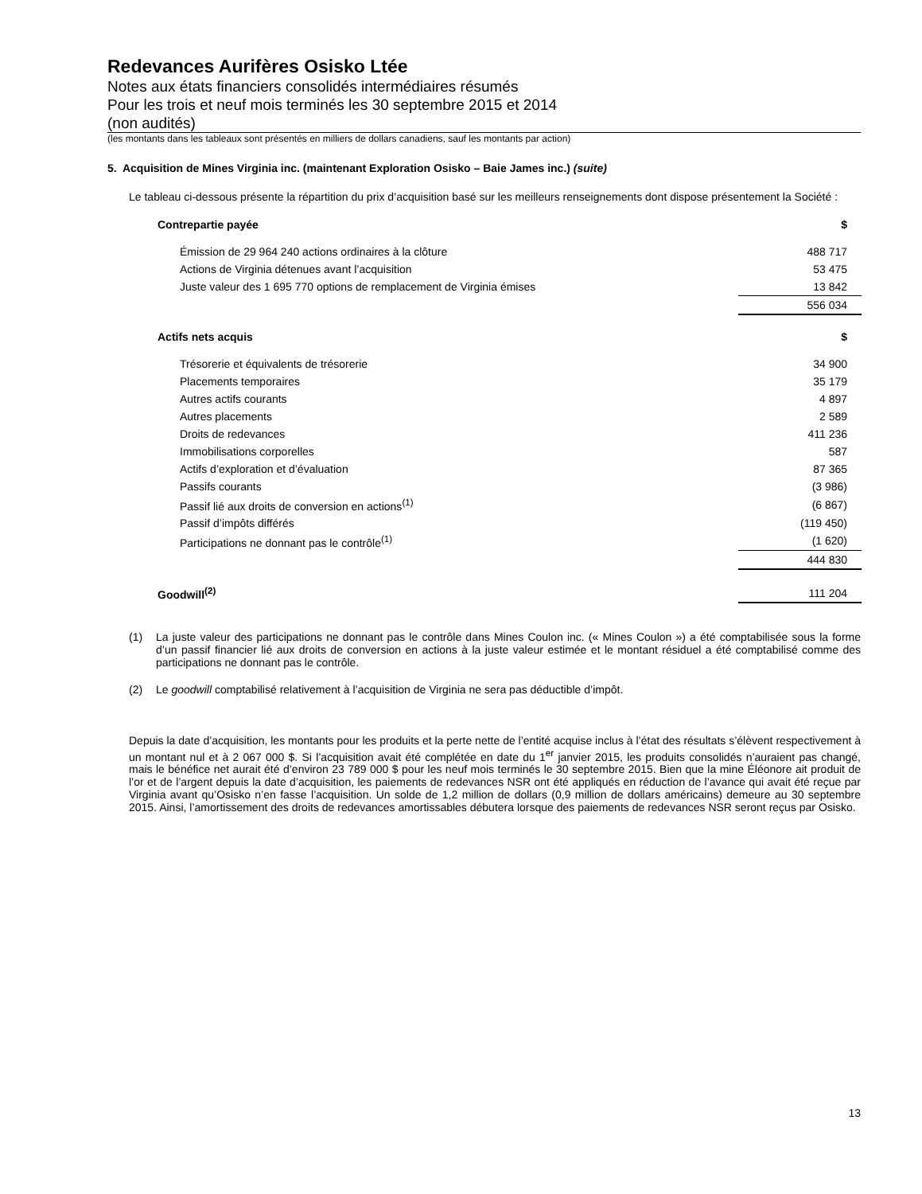Redevances Aurifères Osisko Ltée
Notes aux états financiers consolidés intermédiaires résumés
Pour les trois et neuf mois terminés les 30 septembre 2015 et 2014
(non audités)
(les montants dans les tableaux sont présentés en milliers de dollars canadiens, sauf les montants par action)
5. Acquisition de Mines Virginia inc. (maintenant Exploration Osisko – Baie James inc.) (suite)
Le tableau ci-dessous présente la répartition du prix d’acquisition basé sur les meilleurs renseignements dont dispose présentement la Société :
| Contrepartie payée | $ |
| Émission de 29 964 240 actions ordinaires à la clôture | 488 717 |
| Actions de Virginia détenues avant l’acquisition | 53 475 |
| Juste valeur des 1 695 770 options de remplacement de Virginia émises | 13 842 |
| | 556 034 |
| Actifs nets acquis | $ |
| Trésorerie et équivalents de trésorerie | 34 900 |
| Placements temporaires | 35 179 |
| Autres actifs courants | 4 897 |
| Autres placements | 2 589 |
| Droits de redevances | 411 236 |
| Immobilisations corporelles | 587 |
| Actifs d’exploration et d’évaluation | 87 365 |
| Passifs courants | (3 986) |
| Passif lié aux droits de conversion en actions<sup>(1)</sup> | (6 867) |
| Passif d’impôts différés | (119 450) |
| Participations ne donnant pas le contrôle<sup>(1)</sup> | (1 620) |
| | 444 830 |
| Goodwill<sup>(2)</sup> | 111 204 |
(1) La juste valeur des participations ne donnant pas le contrôle dans Mines Coulon inc. (« Mines Coulon ») a été comptabilisée sous la forme d’un passif financier lié aux droits de conversion en actions à la juste valeur estimée et le montant résiduel a été comptabilisé comme des participations ne donnant pas le contrôle.
(2) Le goodwill comptabilisé relativement à l’acquisition de Virginia ne sera pas déductible d’impôt.
Depuis la date d’acquisition, les montants pour les produits et la perte nette de l’entité acquise inclus à l’état des résultats s’élèvent respectivement à un montant nul et à 2 067 000 $. Si l’acquisition avait été complétée en date du 1<sup>er</sup> janvier 2015, les produits consolidés n’auraient pas changé, mais le bénéfice net aurait été d’environ 23 789 000 $ pour les neuf mois terminés le 30 septembre 2015. Bien que la mine Éléonore ait produit de l’or et de l’argent depuis la date d’acquisition, les paiements de redevances NSR ont été appliqués en réduction de l’avance qui avait été reçue par Virginia avant qu’Osisko n’en fasse l’acquisition. Un solde de 1,2 million de dollars (0,9 million de dollars américains) demeure au 30 septembre 2015. Ainsi, l’amortissement des droits de redevances amortissables débutera lorsque des paiements de redevances NSR seront reçus par Osisko.
13